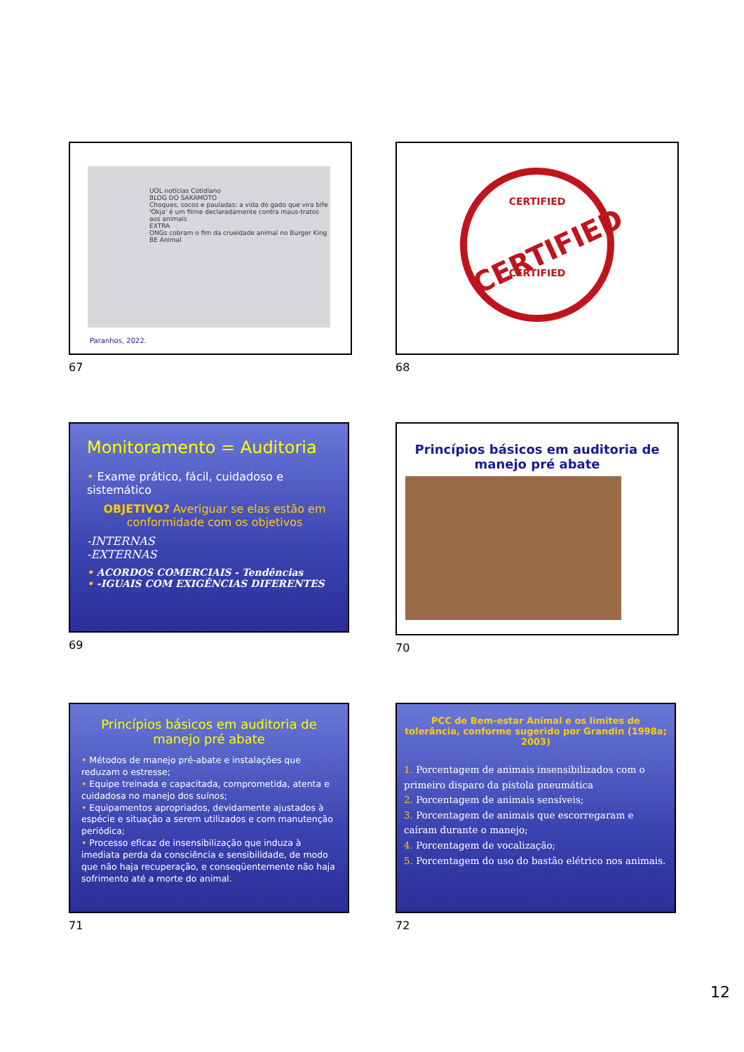UOL notícias Cotidiano
BLOG DO SAKAMOTO
Choques, socos e pauladas: a vida do gado que vira bife
'Okja' é um filme declaradamente contra maus-tratos aos animais
EXTRA
ONGs cobram o fim da crueldade animal no Burger King
BE Animal
Paranhos, 2022.
67
CERTIFIED
CERTIFIED
CERTIFIED
68
Monitoramento = Auditoria
• Exame prático, fácil, cuidadoso e sistemático
OBJETIVO? Averiguar se elas estão em conformidade com os objetivos
-INTERNAS
-EXTERNAS
• ACORDOS COMERCIAIS - Tendências
• -IGUAIS COM EXIGÊNCIAS DIFERENTES
69
Princípios básicos em auditoria de manejo pré abate
70
Princípios básicos em auditoria de manejo pré abate
• Métodos de manejo pré-abate e instalações que reduzam o estresse;
• Equipe treinada e capacitada, comprometida, atenta e cuidadosa no manejo dos suínos;
• Equipamentos apropriados, devidamente ajustados à espécie e situação a serem utilizados e com manutenção periódica;
• Processo eficaz de insensibilização que induza à imediata perda da consciência e sensibilidade, de modo que não haja recuperação, e conseqüentemente não haja sofrimento até a morte do animal.
71
PCC de Bem-estar Animal e os limites de tolerância, conforme sugerido por Grandin (1998a; 2003)
1. Porcentagem de animais insensibilizados com o primeiro disparo da pistola pneumática
2. Porcentagem de animais sensíveis;
3. Porcentagem de animais que escorregaram e caíram durante o manejo;
4. Porcentagem de vocalização;
5. Porcentagem do uso do bastão elétrico nos animais.
72
12